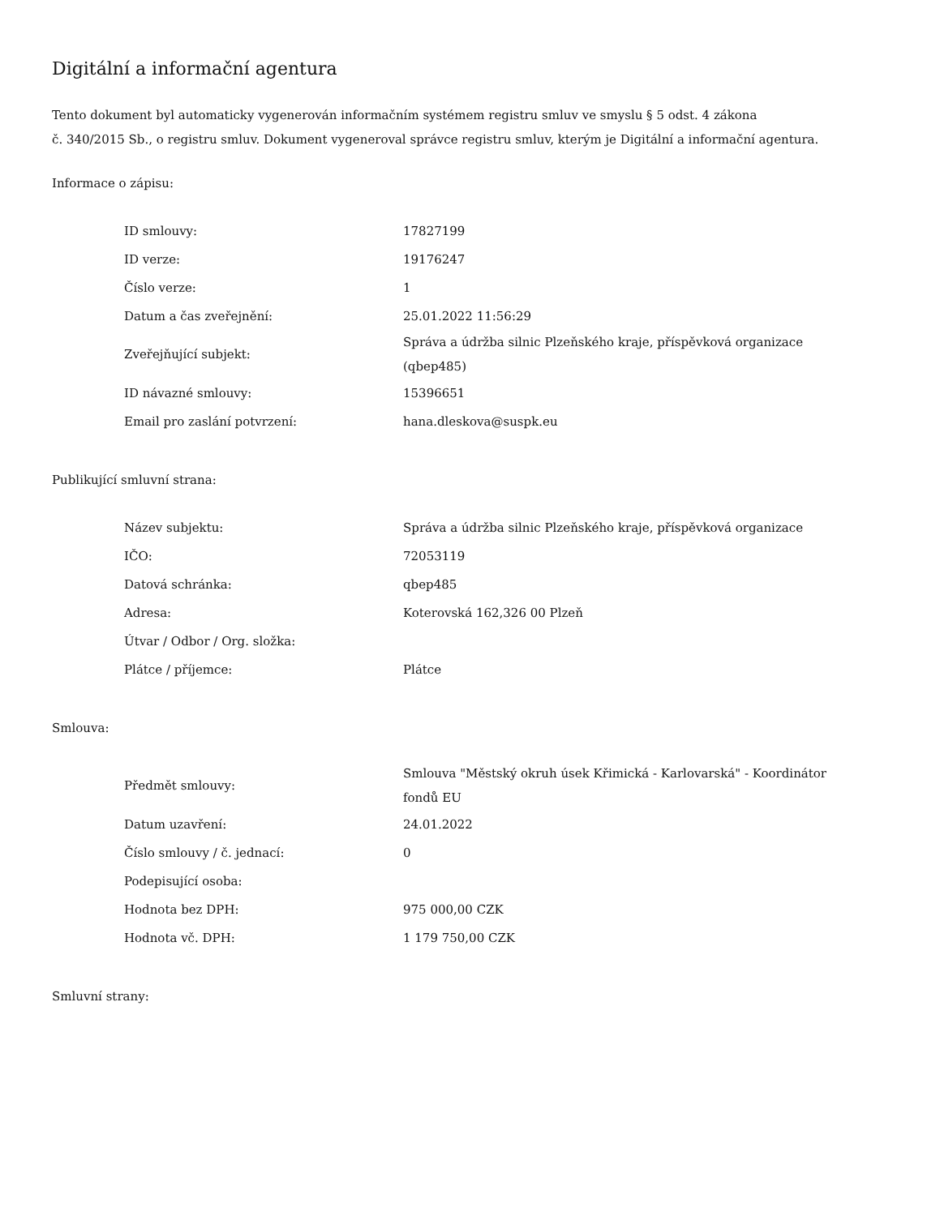Digitální a informační agentura
Tento dokument byl automaticky vygenerován informačním systémem registru smluv ve smyslu § 5 odst. 4 zákona
č. 340/2015 Sb., o registru smluv. Dokument vygeneroval správce registru smluv, kterým je Digitální a informační agentura.
Informace o zápisu:
| ID smlouvy: | 17827199 |
| ID verze: | 19176247 |
| Číslo verze: | 1 |
| Datum a čas zveřejnění: | 25.01.2022 11:56:29 |
| Zveřejňující subjekt: | Správa a údržba silnic Plzeňského kraje, příspěvková organizace (qbep485) |
| ID návazné smlouvy: | 15396651 |
| Email pro zaslání potvrzení: | hana.dleskova@suspk.eu |
Publikující smluvní strana:
| Název subjektu: | Správa a údržba silnic Plzeňského kraje, příspěvková organizace |
| IČO: | 72053119 |
| Datová schránka: | qbep485 |
| Adresa: | Koterovská 162,326 00 Plzeň |
| Útvar / Odbor / Org. složka: | |
| Plátce / příjemce: | Plátce |
Smlouva:
| Předmět smlouvy: | Smlouva "Městský okruh úsek Křimická - Karlovarská" - Koordinátor fondů EU |
| Datum uzavření: | 24.01.2022 |
| Číslo smlouvy / č. jednací: | 0 |
| Podepisující osoba: | |
| Hodnota bez DPH: | 975 000,00 CZK |
| Hodnota vč. DPH: | 1 179 750,00 CZK |
Smluvní strany: